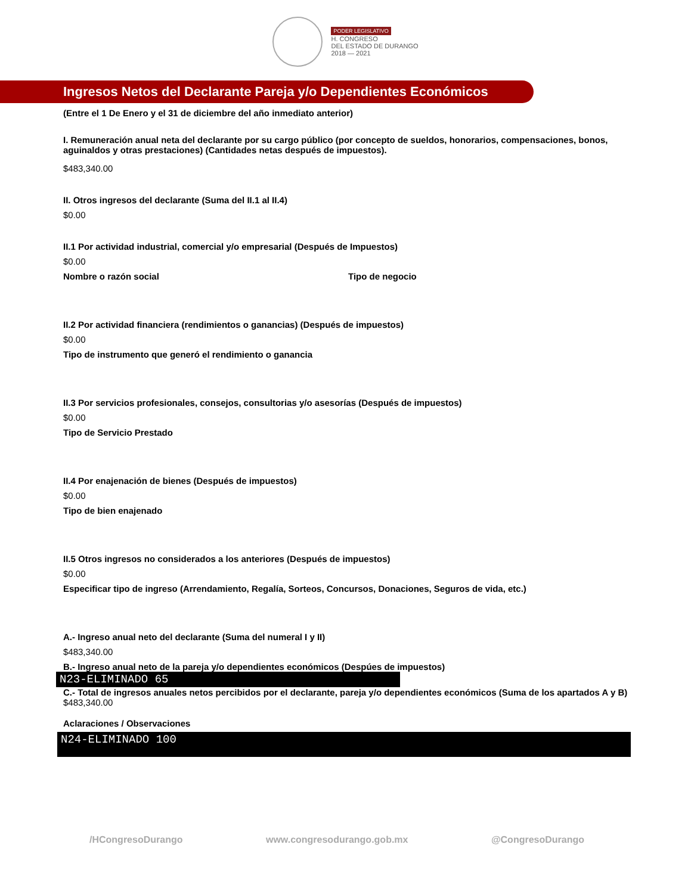PODER LEGISLATIVO
H. CONGRESO
DEL ESTADO DE DURANGO
2018 — 2021
Ingresos Netos del Declarante Pareja y/o Dependientes Económicos
(Entre el 1 De Enero y el 31 de diciembre del año inmediato anterior)
I. Remuneración anual neta del declarante por su cargo público (por concepto de sueldos, honorarios, compensaciones, bonos, aguinaldos y otras prestaciones) (Cantidades netas después de impuestos).
$483,340.00
II. Otros ingresos del declarante (Suma del II.1 al II.4)
$0.00
II.1 Por actividad industrial, comercial y/o empresarial (Después de Impuestos)
$0.00
Nombre o razón social Tipo de negocio
II.2 Por actividad financiera (rendimientos o ganancias) (Después de impuestos)
$0.00
Tipo de instrumento que generó el rendimiento o ganancia
II.3 Por servicios profesionales, consejos, consultorias y/o asesorías (Después de impuestos)
$0.00
Tipo de Servicio Prestado
II.4 Por enajenación de bienes (Después de impuestos)
$0.00
Tipo de bien enajenado
II.5 Otros ingresos no considerados a los anteriores (Después de impuestos)
$0.00
Especificar tipo de ingreso (Arrendamiento, Regalía, Sorteos, Concursos, Donaciones, Seguros de vida, etc.)
A.- Ingreso anual neto del declarante (Suma del numeral I y II)
$483,340.00
B.- Ingreso anual neto de la pareja y/o dependientes económicos (Despúes de impuestos)
N23-ELIMINADO 65
C.- Total de ingresos anuales netos percibidos por el declarante, pareja y/o dependientes económicos (Suma de los apartados A y B)
$483,340.00
Aclaraciones / Observaciones
N24-ELIMINADO 100
/HCongresoDurango www.congresodurango.gob.mx @CongresoDurango